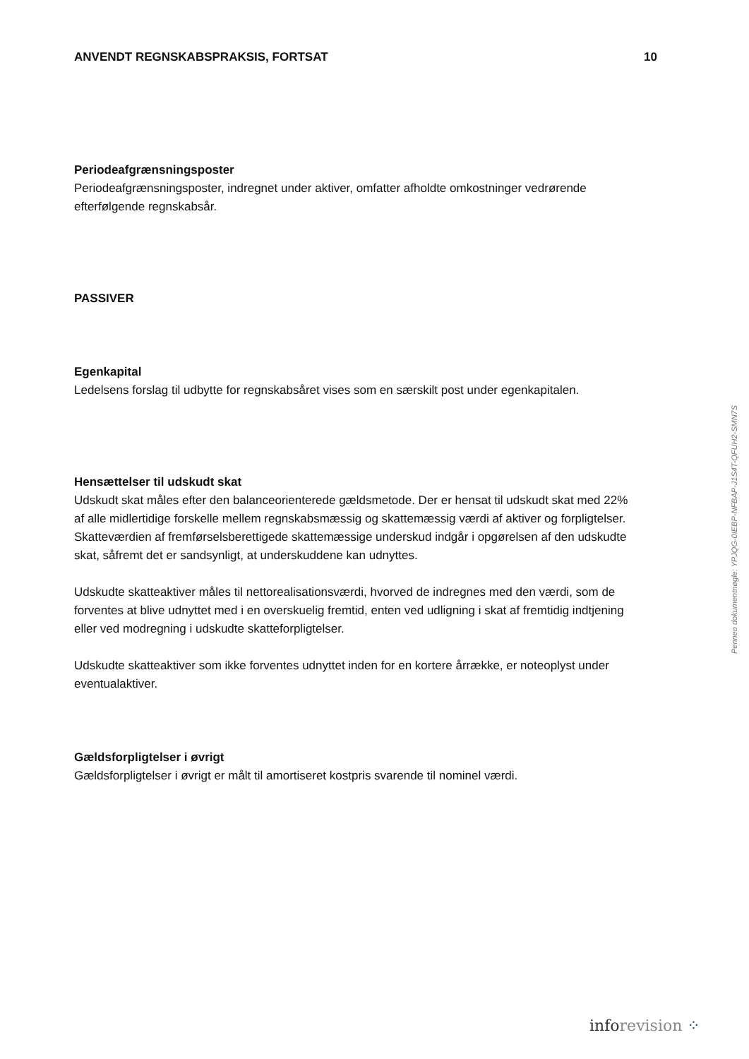ANVENDT REGNSKABSPRAKSIS, FORTSAT 10
Periodeafgrænsningsposter
Periodeafgrænsningsposter, indregnet under aktiver, omfatter afholdte omkostninger vedrørende efterfølgende regnskabsår.
PASSIVER
Egenkapital
Ledelsens forslag til udbytte for regnskabsåret vises som en særskilt post under egenkapitalen.
Hensættelser til udskudt skat
Udskudt skat måles efter den balanceorienterede gældsmetode. Der er hensat til udskudt skat med 22% af alle midlertidige forskelle mellem regnskabsmæssig og skattemæssig værdi af aktiver og forpligtelser. Skatteværdien af fremførselsberettigede skattemæssige underskud indgår i opgørelsen af den udskudte skat, såfremt det er sandsynligt, at underskuddene kan udnyttes.
Udskudte skatteaktiver måles til nettorealisationsværdi, hvorved de indregnes med den værdi, som de forventes at blive udnyttet med i en overskuelig fremtid, enten ved udligning i skat af fremtidig indtjening eller ved modregning i udskudte skatteforpligtelser.
Udskudte skatteaktiver som ikke forventes udnyttet inden for en kortere årrække, er noteoplyst under eventualaktiver.
Gældsforpligtelser i øvrigt
Gældsforpligtelser i øvrigt er målt til amortiseret kostpris svarende til nominel værdi.
Penneo dokumentnøgle: YPJQG-0IEBP-NFBAP-J1S4T-QFUH2-SMN7S
inforevision ⁘